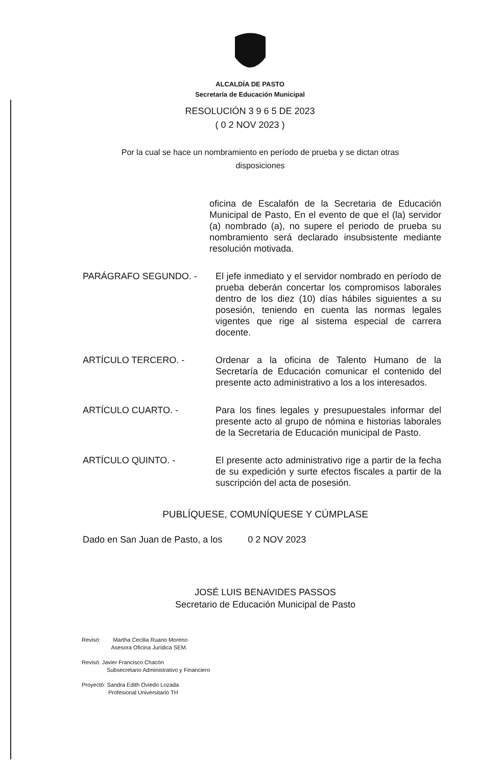ALCALDÍA DE PASTO
Secretaría de Educación Municipal
RESOLUCIÓN 3 9 6 5 DE 2023
( 0 2 NOV 2023 )
Por la cual se hace un nombramiento en período de prueba y se dictan otras disposiciones
oficina de Escalafón de la Secretaria de Educación Municipal de Pasto, En el evento de que el (la) servidor (a) nombrado (a), no supere el periodo de prueba su nombramiento será declarado insubsistente mediante resolución motivada.
PARÁGRAFO SEGUNDO. - El jefe inmediato y el servidor nombrado en período de prueba deberán concertar los compromisos laborales dentro de los diez (10) días hábiles siguientes a su posesión, teniendo en cuenta las normas legales vigentes que rige al sistema especial de carrera docente.
ARTÍCULO TERCERO. - Ordenar a la oficina de Talento Humano de la Secretaría de Educación comunicar el contenido del presente acto administrativo a los a los interesados.
ARTÍCULO CUARTO. - Para los fines legales y presupuestales informar del presente acto al grupo de nómina e historias laborales de la Secretaria de Educación municipal de Pasto.
ARTÍCULO QUINTO. - El presente acto administrativo rige a partir de la fecha de su expedición y surte efectos fiscales a partir de la suscripción del acta de posesión.
PUBLÍQUESE, COMUNÍQUESE Y CÚMPLASE
Dado en San Juan de Pasto, a los 0 2 NOV 2023
JOSÉ LUIS BENAVIDES PASSOS
Secretario de Educación Municipal de Pasto
Revisó: Martha Cecilia Ruano Moreno
Asesora Oficina Jurídica SEM.
Revisó: Javier Francisco Chacón
Subsecretario Administrativo y Financiero
Proyectó: Sandra Edith Oviedo Lozada
Profesional Universitario TH